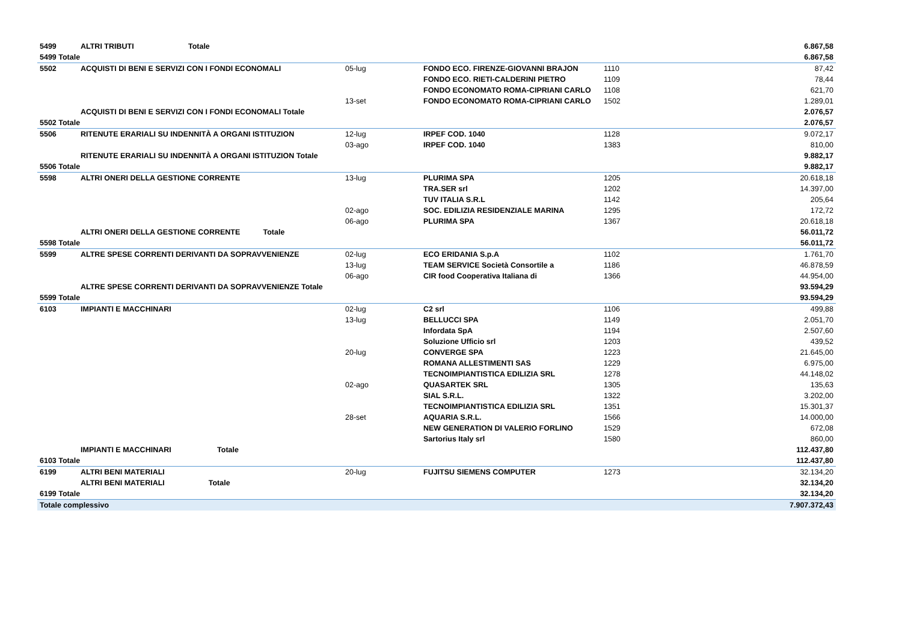| 5499 | ALTRI TRIBUTI Totale | | | | 6.867,58 |
| 5499 Totale | | | | | 6.867,58 |
| 5502 | ACQUISTI DI BENI E SERVIZI CON I FONDI ECONOMALI | 05-lug | FONDO ECO. FIRENZE-GIOVANNI BRAJON | 1110 | 87,42 |
| | | | FONDO ECO. RIETI-CALDERINI PIETRO | 1109 | 78,44 |
| | | | FONDO ECONOMATO ROMA-CIPRIANI CARLO | 1108 | 621,70 |
| | | 13-set | FONDO ECONOMATO ROMA-CIPRIANI CARLO | 1502 | 1.289,01 |
| | ACQUISTI DI BENI E SERVIZI CON I FONDI ECONOMALI Totale | | | | 2.076,57 |
| 5502 Totale | | | | | 2.076,57 |
| 5506 | RITENUTE ERARIALI SU INDENNITÀ A ORGANI ISTITUZION | 12-lug | IRPEF COD. 1040 | 1128 | 9.072,17 |
| | | 03-ago | IRPEF COD. 1040 | 1383 | 810,00 |
| | RITENUTE ERARIALI SU INDENNITÀ A ORGANI ISTITUZION Totale | | | | 9.882,17 |
| 5506 Totale | | | | | 9.882,17 |
| 5598 | ALTRI ONERI DELLA GESTIONE CORRENTE | 13-lug | PLURIMA SPA | 1205 | 20.618,18 |
| | | | TRA.SER srl | 1202 | 14.397,00 |
| | | | TUV ITALIA S.R.L | 1142 | 205,64 |
| | | 02-ago | SOC. EDILIZIA RESIDENZIALE MARINA | 1295 | 172,72 |
| | | 06-ago | PLURIMA SPA | 1367 | 20.618,18 |
| | ALTRI ONERI DELLA GESTIONE CORRENTE Totale | | | | 56.011,72 |
| 5598 Totale | | | | | 56.011,72 |
| 5599 | ALTRE SPESE CORRENTI DERIVANTI DA SOPRAVVENIENZE | 02-lug | ECO ERIDANIA S.p.A | 1102 | 1.761,70 |
| | | 13-lug | TEAM SERVICE Società Consortile a | 1186 | 46.878,59 |
| | | 06-ago | CIR food Cooperativa Italiana di | 1366 | 44.954,00 |
| | ALTRE SPESE CORRENTI DERIVANTI DA SOPRAVVENIENZE Totale | | | | 93.594,29 |
| 5599 Totale | | | | | 93.594,29 |
| 6103 | IMPIANTI E MACCHINARI | 02-lug | C2 srl | 1106 | 499,88 |
| | | 13-lug | BELLUCCI SPA | 1149 | 2.051,70 |
| | | | Infordata SpA | 1194 | 2.507,60 |
| | | | Soluzione Ufficio srl | 1203 | 439,52 |
| | | 20-lug | CONVERGE SPA | 1223 | 21.645,00 |
| | | | ROMANA ALLESTIMENTI SAS | 1229 | 6.975,00 |
| | | | TECNOIMPIANTISTICA EDILIZIA SRL | 1278 | 44.148,02 |
| | | 02-ago | QUASARTEK SRL | 1305 | 135,63 |
| | | | SIAL S.R.L. | 1322 | 3.202,00 |
| | | | TECNOIMPIANTISTICA EDILIZIA SRL | 1351 | 15.301,37 |
| | | 28-set | AQUARIA S.R.L. | 1566 | 14.000,00 |
| | | | NEW GENERATION DI VALERIO FORLINO | 1529 | 672,08 |
| | | | Sartorius Italy srl | 1580 | 860,00 |
| | IMPIANTI E MACCHINARI Totale | | | | 112.437,80 |
| 6103 Totale | | | | | 112.437,80 |
| 6199 | ALTRI BENI MATERIALI | 20-lug | FUJITSU SIEMENS COMPUTER | 1273 | 32.134,20 |
| | ALTRI BENI MATERIALI Totale | | | | 32.134,20 |
| 6199 Totale | | | | | 32.134,20 |
| Totale complessivo | | | | | 7.907.372,43 |